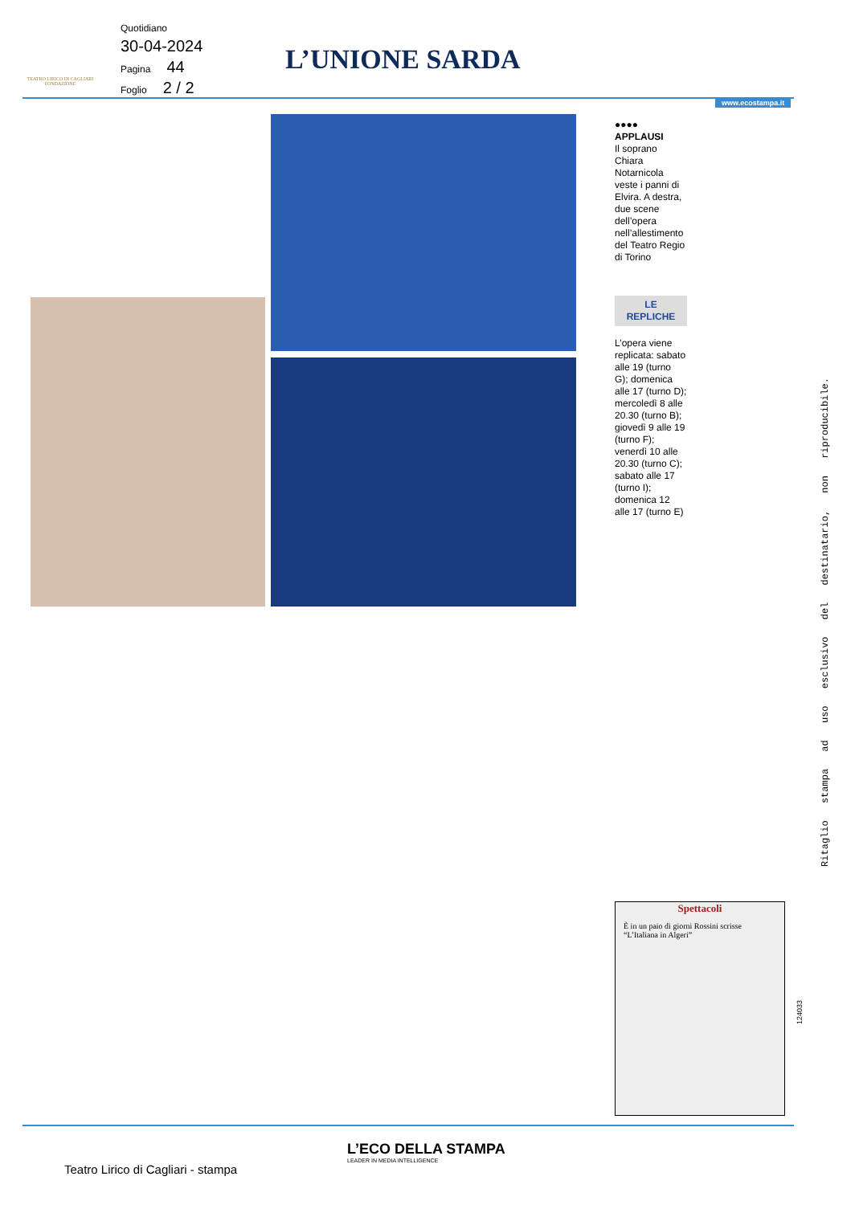Quotidiano
30-04-2024
Pagina 44
Foglio 2 / 2
TEATRO LIRICO DI CAGLIARI
FONDAZIONE
L’UNIONE SARDA
www.ecostampa.it
●●●●
APPLAUSI
Il soprano Chiara Notarnicola veste i panni di Elvira. A destra, due scene dell’opera nell’allestimento del Teatro Regio di Torino
LE
REPLICHE
L’opera viene replicata: sabato alle 19 (turno G); domenica alle 17 (turno D); mercoledì 8 alle 20.30 (turno B); giovedì 9 alle 19 (turno F); venerdì 10 alle 20.30 (turno C); sabato alle 17 (turno I); domenica 12 alle 17 (turno E)
Ritaglio stampa ad uso esclusivo del destinatario, non riproducibile.
Spettacoli
È in un paio di giorni Rossini scrisse “L’Italiana in Algeri”
124033
L’ECO DELLA STAMPA
LEADER IN MEDIA INTELLIGENCE
Teatro Lirico di Cagliari - stampa